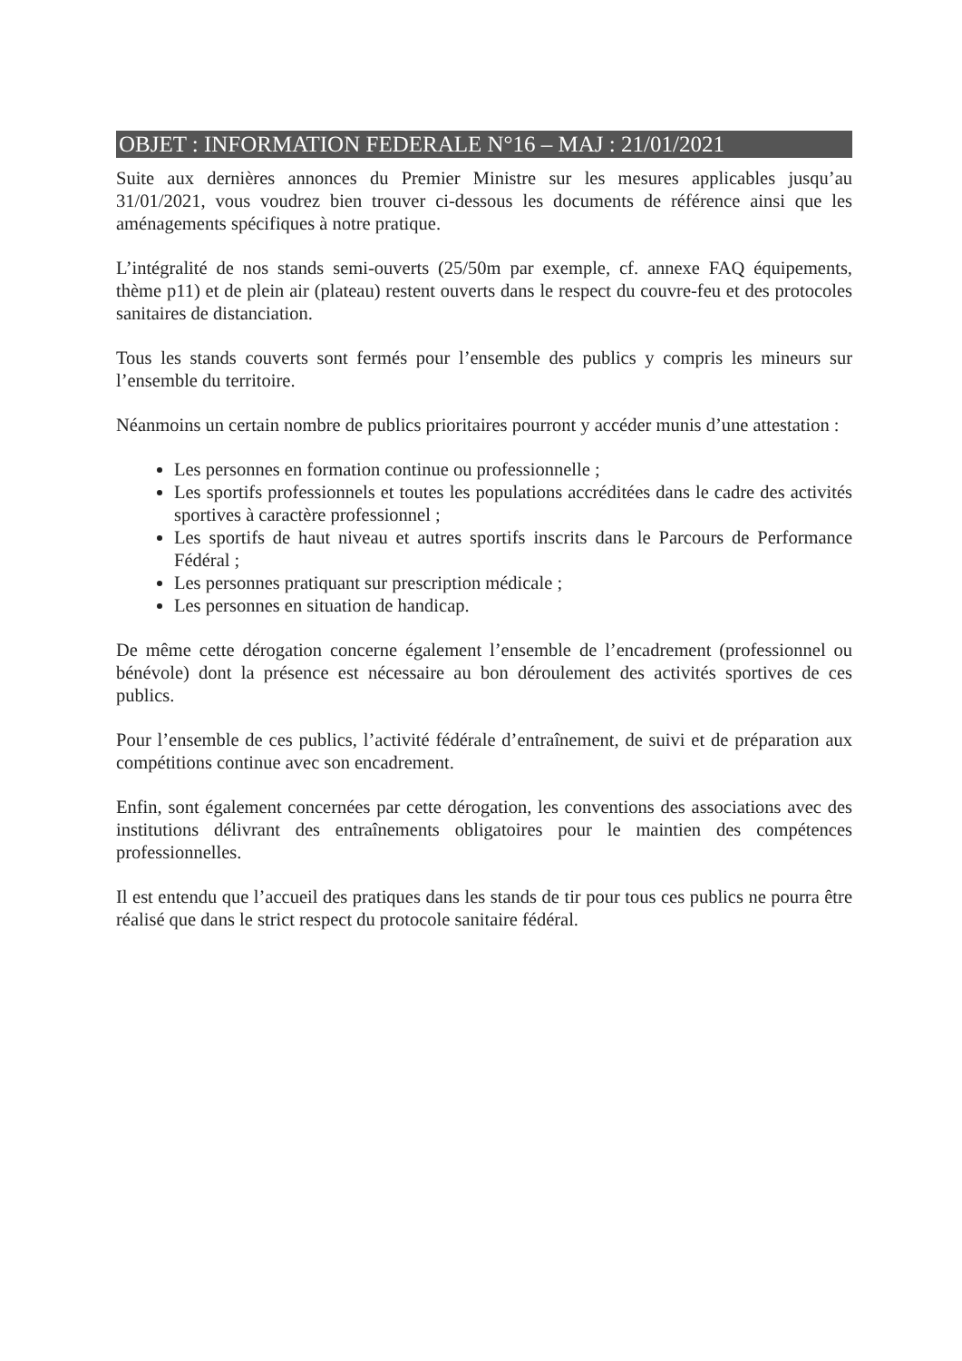OBJET : INFORMATION FEDERALE N°16 – MAJ : 21/01/2021
Suite aux dernières annonces du Premier Ministre sur les mesures applicables jusqu’au 31/01/2021, vous voudrez bien trouver ci-dessous les documents de référence ainsi que les aménagements spécifiques à notre pratique.
L’intégralité de nos stands semi-ouverts (25/50m par exemple, cf. annexe FAQ équipements, thème p11) et de plein air (plateau) restent ouverts dans le respect du couvre-feu et des protocoles sanitaires de distanciation.
Tous les stands couverts sont fermés pour l’ensemble des publics y compris les mineurs sur l’ensemble du territoire.
Néanmoins un certain nombre de publics prioritaires pourront y accéder munis d’une attestation :
Les personnes en formation continue ou professionnelle ;
Les sportifs professionnels et toutes les populations accréditées dans le cadre des activités sportives à caractère professionnel ;
Les sportifs de haut niveau et autres sportifs inscrits dans le Parcours de Performance Fédéral ;
Les personnes pratiquant sur prescription médicale ;
Les personnes en situation de handicap.
De même cette dérogation concerne également l’ensemble de l’encadrement (professionnel ou bénévole) dont la présence est nécessaire au bon déroulement des activités sportives de ces publics.
Pour l’ensemble de ces publics, l’activité fédérale d’entraînement, de suivi et de préparation aux compétitions continue avec son encadrement.
Enfin, sont également concernées par cette dérogation, les conventions des associations avec des institutions délivrant des entraînements obligatoires pour le maintien des compétences professionnelles.
Il est entendu que l’accueil des pratiques dans les stands de tir pour tous ces publics ne pourra être réalisé que dans le strict respect du protocole sanitaire fédéral.